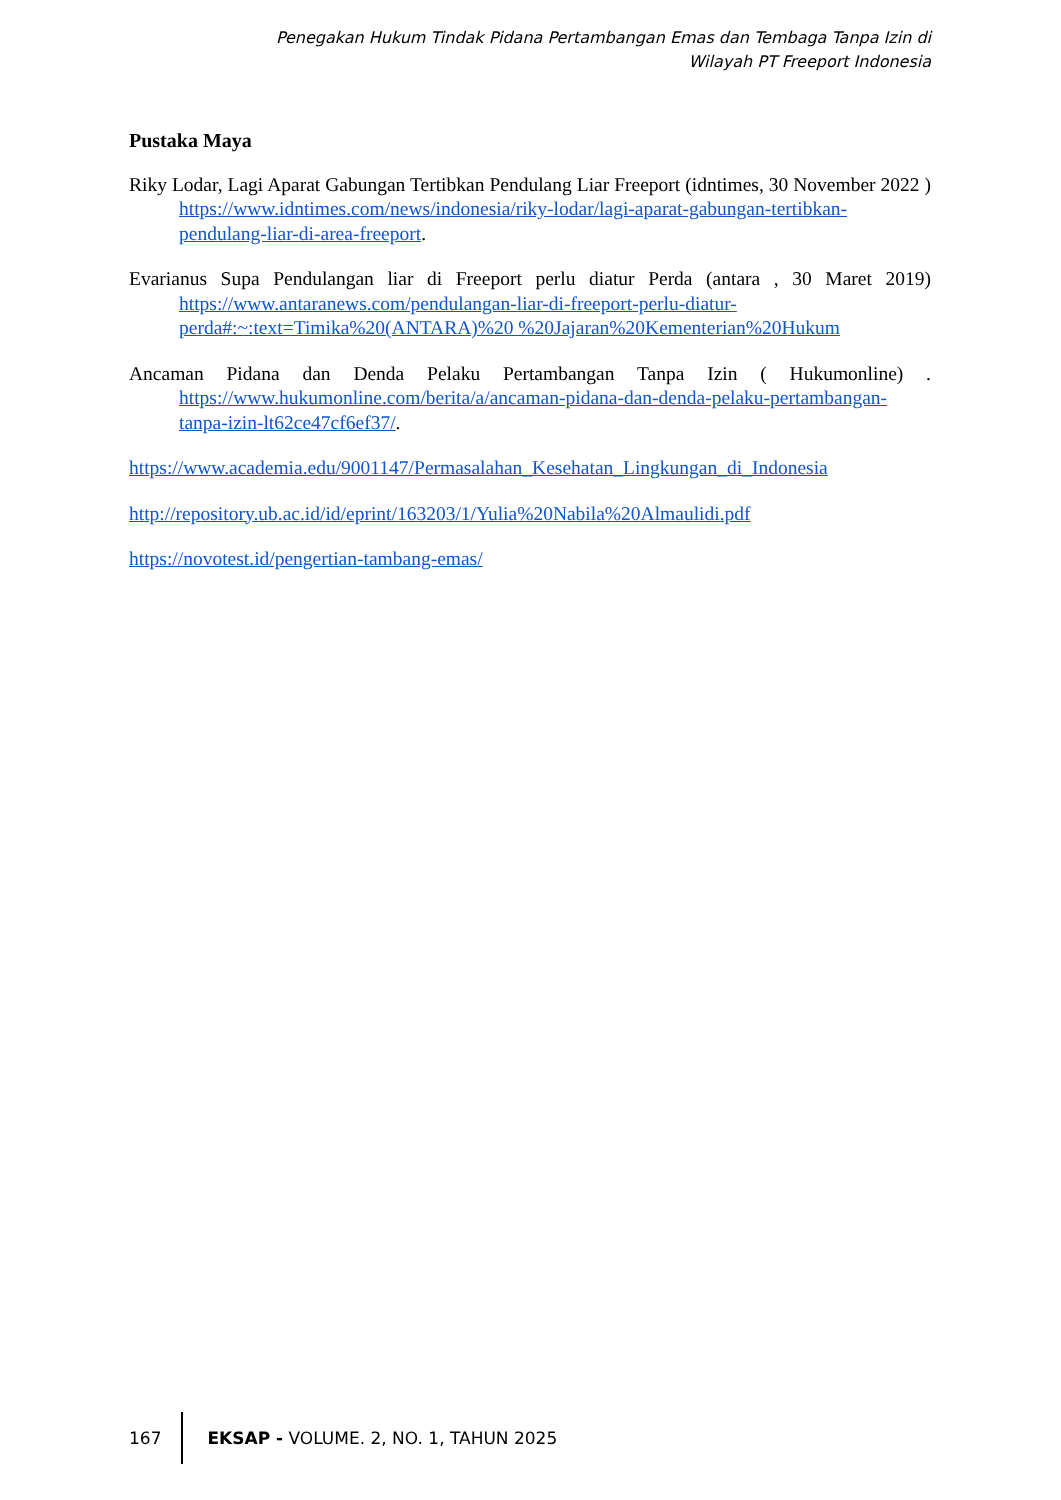Penegakan Hukum Tindak Pidana Pertambangan Emas dan Tembaga Tanpa Izin di
Wilayah PT Freeport Indonesia
Pustaka Maya
Riky Lodar, Lagi Aparat Gabungan Tertibkan Pendulang Liar Freeport (idntimes, 30 November 2022 ) https://www.idntimes.com/news/indonesia/riky-lodar/lagi-aparat-gabungan-tertibkan-pendulang-liar-di-area-freeport.
Evarianus Supa Pendulangan liar di Freeport perlu diatur Perda (antara , 30 Maret 2019) https://www.antaranews.com/pendulangan-liar-di-freeport-perlu-diatur-perda#:~:text=Timika%20(ANTARA)%20 %20Jajaran%20Kementerian%20Hukum
Ancaman Pidana dan Denda Pelaku Pertambangan Tanpa Izin ( Hukumonline) . https://www.hukumonline.com/berita/a/ancaman-pidana-dan-denda-pelaku-pertambangan-tanpa-izin-lt62ce47cf6ef37/.
https://www.academia.edu/9001147/Permasalahan_Kesehatan_Lingkungan_di_Indonesia
http://repository.ub.ac.id/id/eprint/163203/1/Yulia%20Nabila%20Almaulidi.pdf
https://novotest.id/pengertian-tambang-emas/
167
EKSAP - VOLUME. 2, NO. 1, TAHUN 2025